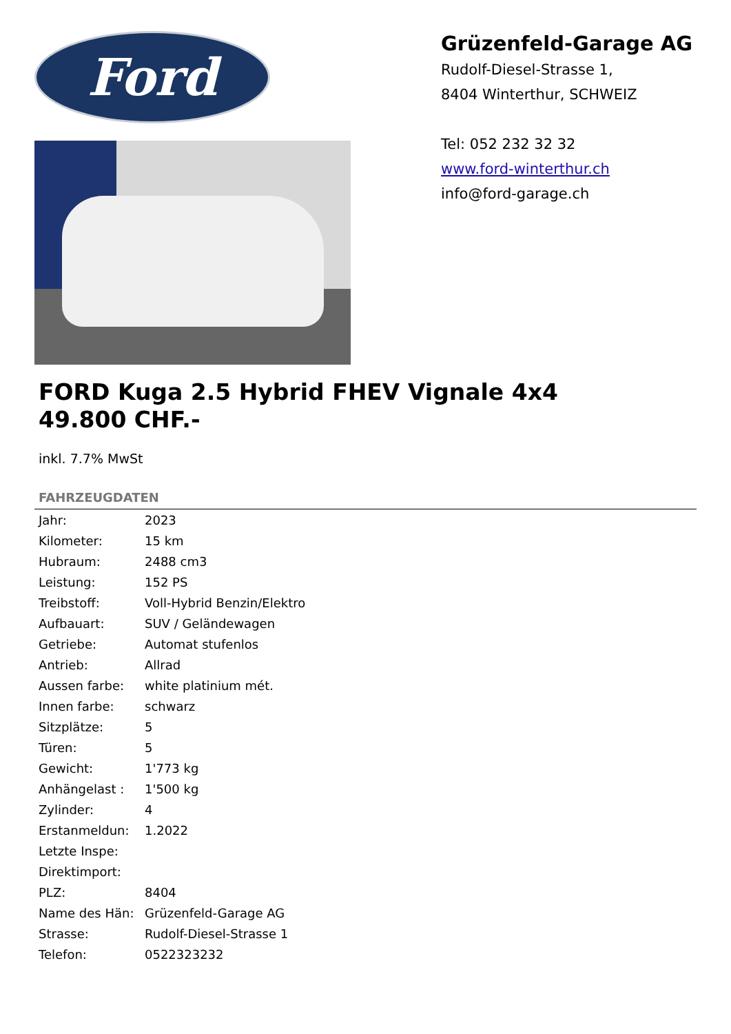Ford
Grüzenfeld-Garage AG
Rudolf-Diesel-Strasse 1,
8404 Winterthur, SCHWEIZ
Tel: 052 232 32 32
www.ford-winterthur.ch
info@ford-garage.ch
FORD Kuga 2.5 Hybrid FHEV Vignale 4x4
49.800 CHF.-
inkl. 7.7% MwSt
FAHRZEUGDATEN
| Jahr: | 2023 |
| Kilometer: | 15 km |
| Hubraum: | 2488 cm3 |
| Leistung: | 152 PS |
| Treibstoff: | Voll-Hybrid Benzin/Elektro |
| Aufbauart: | SUV / Geländewagen |
| Getriebe: | Automat stufenlos |
| Antrieb: | Allrad |
| Aussen farbe: | white platinium mét. |
| Innen farbe: | schwarz |
| Sitzplätze: | 5 |
| Türen: | 5 |
| Gewicht: | 1'773 kg |
| Anhängelast : | 1'500 kg |
| Zylinder: | 4 |
| Erstanmeldun: | 1.2022 |
| Letzte Inspe: | |
| Direktimport: | |
| PLZ: | 8404 |
| Name des Hän: | Grüzenfeld-Garage AG |
| Strasse: | Rudolf-Diesel-Strasse 1 |
| Telefon: | 0522323232 |